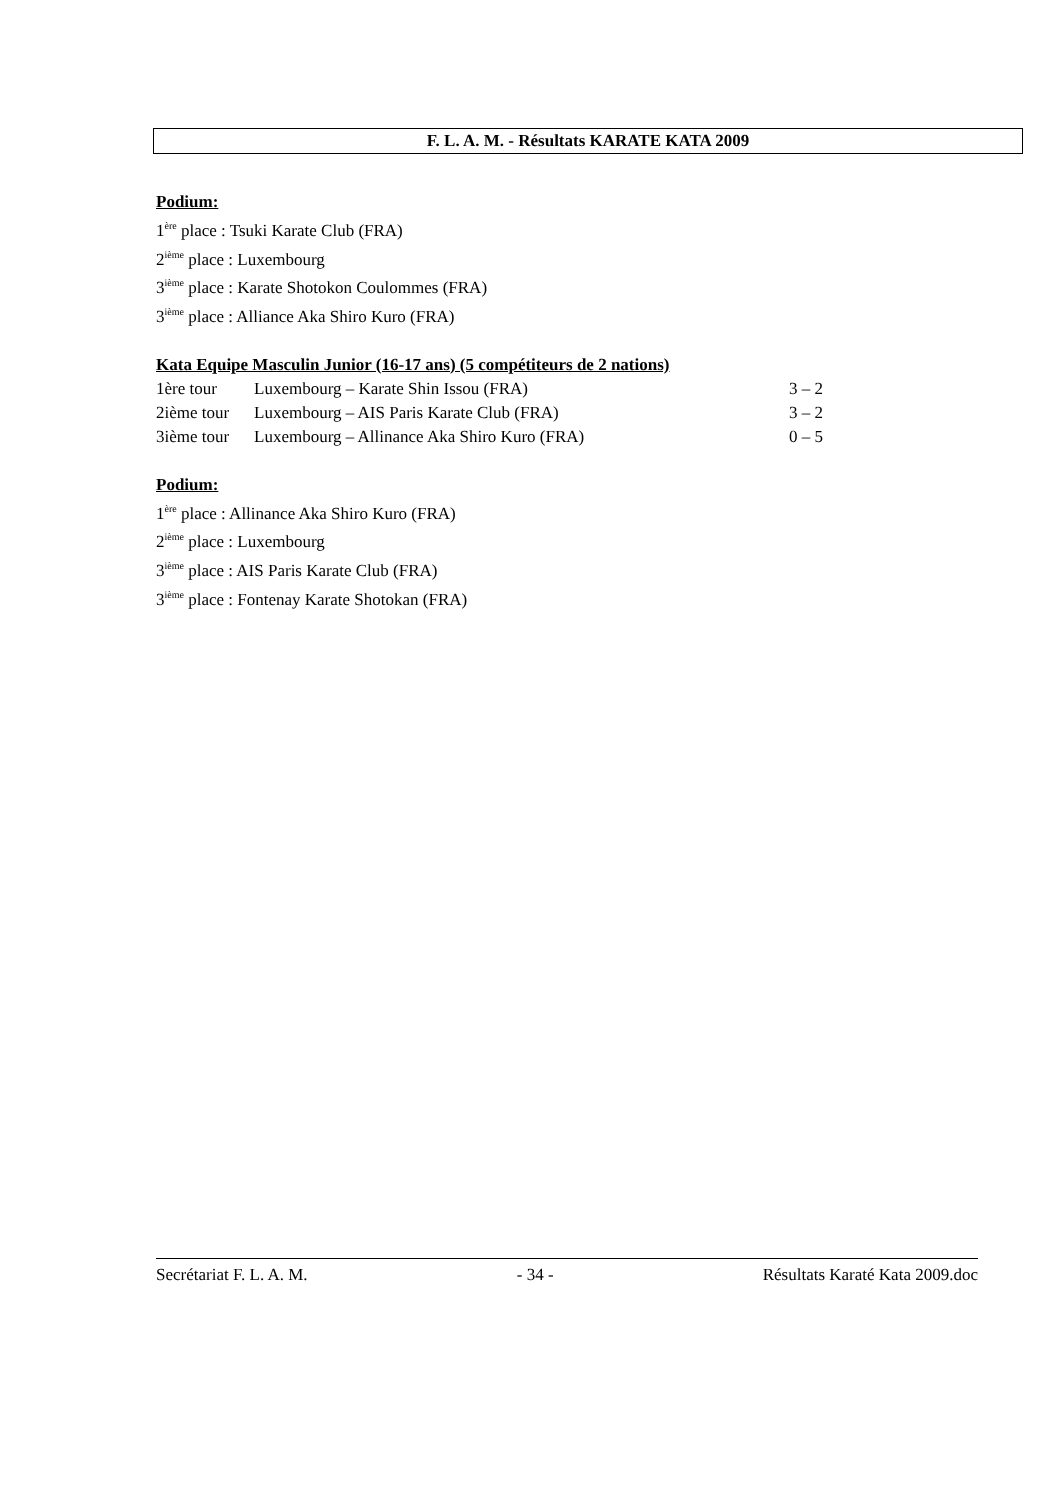F. L. A. M. - Résultats KARATE KATA 2009
Podium:
1<sup>ère</sup> place : Tsuki Karate Club (FRA)
2<sup>ième</sup> place : Luxembourg
3<sup>ième</sup> place : Karate Shotokon Coulommes (FRA)
3<sup>ième</sup> place : Alliance Aka Shiro Kuro (FRA)
Kata Equipe Masculin Junior (16-17 ans) (5 compétiteurs de 2 nations)
| 1ère tour | Luxembourg – Karate Shin Issou (FRA) | 3 – 2 |
| 2ième tour | Luxembourg – AIS Paris Karate Club (FRA) | 3 – 2 |
| 3ième tour | Luxembourg – Allinance Aka Shiro Kuro (FRA) | 0 – 5 |
Podium:
1<sup>ère</sup> place : Allinance Aka Shiro Kuro (FRA)
2<sup>ième</sup> place : Luxembourg
3<sup>ième</sup> place : AIS Paris Karate Club (FRA)
3<sup>ième</sup> place : Fontenay Karate Shotokan (FRA)
Secrétariat F. L. A. M. - 34 - Résultats Karaté Kata 2009.doc